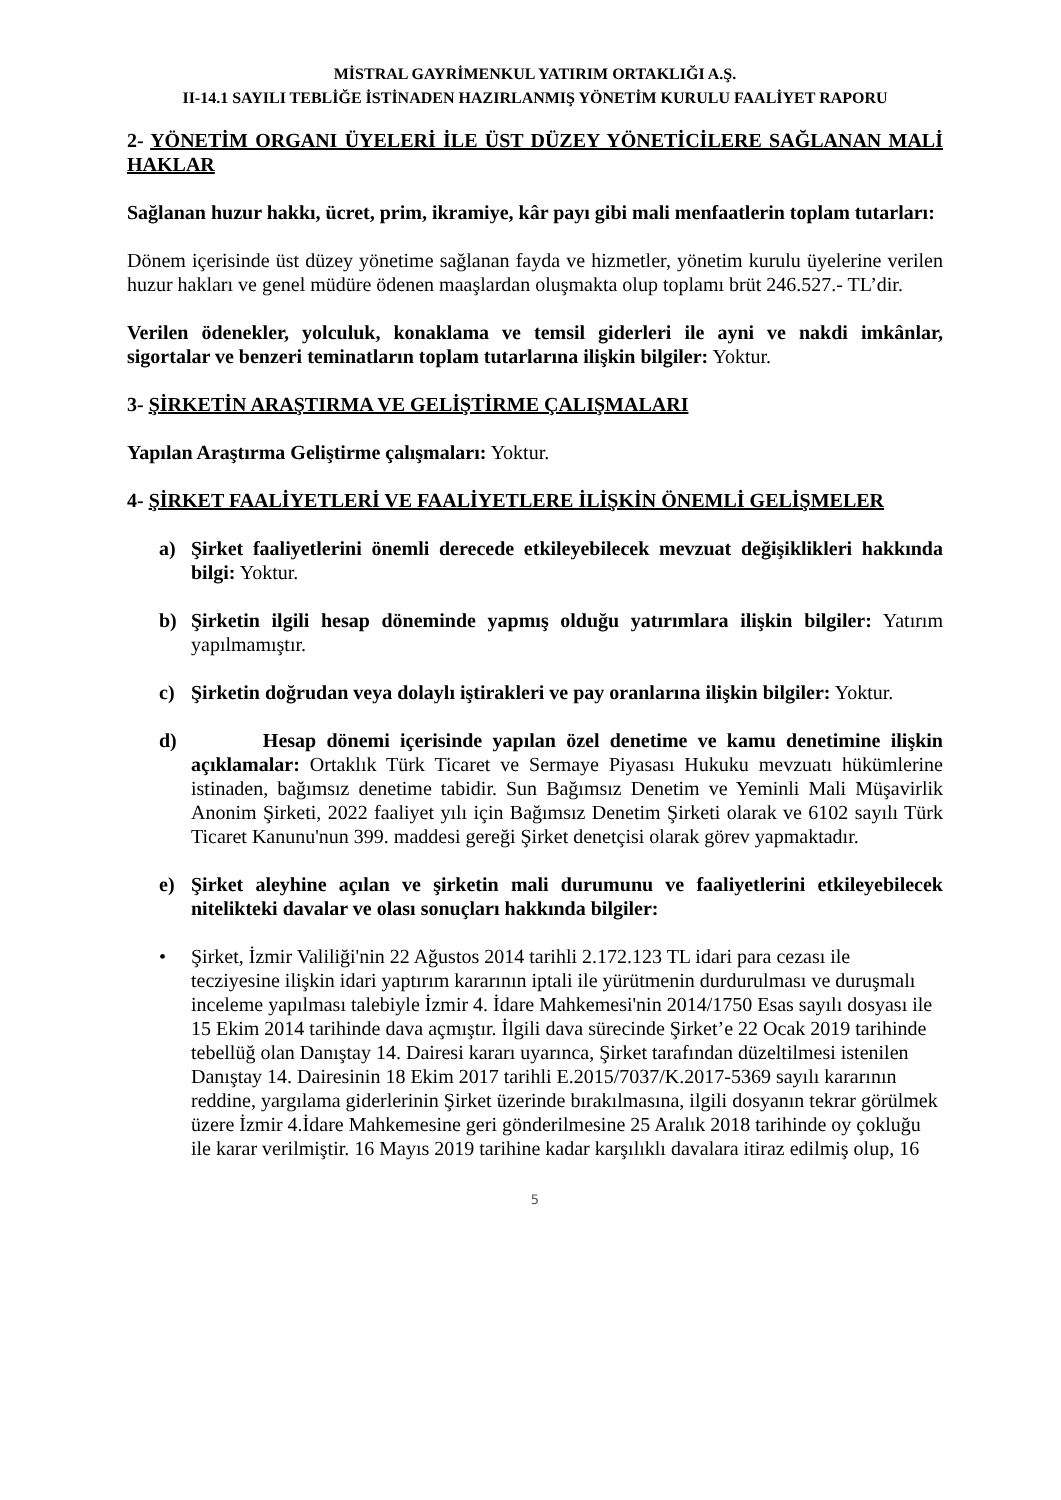MİSTRAL GAYRİMENKUL YATIRIM ORTAKLIĞI A.Ş.
II-14.1 SAYILI TEBLİĞE İSTİNADEN HAZIRLANMIŞ YÖNETİM KURULU FAALİYET RAPORU
2- YÖNETİM ORGANI ÜYELERİ İLE ÜST DÜZEY YÖNETİCİLERE SAĞLANAN MALİ HAKLAR
Sağlanan huzur hakkı, ücret, prim, ikramiye, kâr payı gibi mali menfaatlerin toplam tutarları:
Dönem içerisinde üst düzey yönetime sağlanan fayda ve hizmetler, yönetim kurulu üyelerine verilen huzur hakları ve genel müdüre ödenen maaşlardan oluşmakta olup toplamı brüt 246.527.- TL’dir.
Verilen ödenekler, yolculuk, konaklama ve temsil giderleri ile ayni ve nakdi imkânlar, sigortalar ve benzeri teminatların toplam tutarlarına ilişkin bilgiler: Yoktur.
3- ŞİRKETİN ARAŞTIRMA VE GELİŞTİRME ÇALIŞMALARI
Yapılan Araştırma Geliştirme çalışmaları: Yoktur.
4- ŞİRKET FAALİYETLERİ VE FAALİYETLERE İLİŞKİN ÖNEMLİ GELİŞMELER
a) Şirket faaliyetlerini önemli derecede etkileyebilecek mevzuat değişiklikleri hakkında bilgi: Yoktur.
b) Şirketin ilgili hesap döneminde yapmış olduğu yatırımlara ilişkin bilgiler: Yatırım yapılmamıştır.
c) Şirketin doğrudan veya dolaylı iştirakleri ve pay oranlarına ilişkin bilgiler: Yoktur.
d) Hesap dönemi içerisinde yapılan özel denetime ve kamu denetimine ilişkin açıklamalar: Ortaklık Türk Ticaret ve Sermaye Piyasası Hukuku mevzuatı hükümlerine istinaden, bağımsız denetime tabidir. Sun Bağımsız Denetim ve Yeminli Mali Müşavirlik Anonim Şirketi, 2022 faaliyet yılı için Bağımsız Denetim Şirketi olarak ve 6102 sayılı Türk Ticaret Kanunu'nun 399. maddesi gereği Şirket denetçisi olarak görev yapmaktadır.
e) Şirket aleyhine açılan ve şirketin mali durumunu ve faaliyetlerini etkileyebilecek nitelikteki davalar ve olası sonuçları hakkında bilgiler:
• Şirket, İzmir Valiliği'nin 22 Ağustos 2014 tarihli 2.172.123 TL idari para cezası ile tecziyesine ilişkin idari yaptırım kararının iptali ile yürütmenin durdurulması ve duruşmalı inceleme yapılması talebiyle İzmir 4. İdare Mahkemesi'nin 2014/1750 Esas sayılı dosyası ile 15 Ekim 2014 tarihinde dava açmıştır. İlgili dava sürecinde Şirket’e 22 Ocak 2019 tarihinde tebellüğ olan Danıştay 14. Dairesi kararı uyarınca, Şirket tarafından düzeltilmesi istenilen Danıştay 14. Dairesinin 18 Ekim 2017 tarihli E.2015/7037/K.2017-5369 sayılı kararının reddine, yargılama giderlerinin Şirket üzerinde bırakılmasına, ilgili dosyanın tekrar görülmek üzere İzmir 4.İdare Mahkemesine geri gönderilmesine 25 Aralık 2018 tarihinde oy çokluğu ile karar verilmiştir. 16 Mayıs 2019 tarihine kadar karşılıklı davalara itiraz edilmiş olup, 16
5